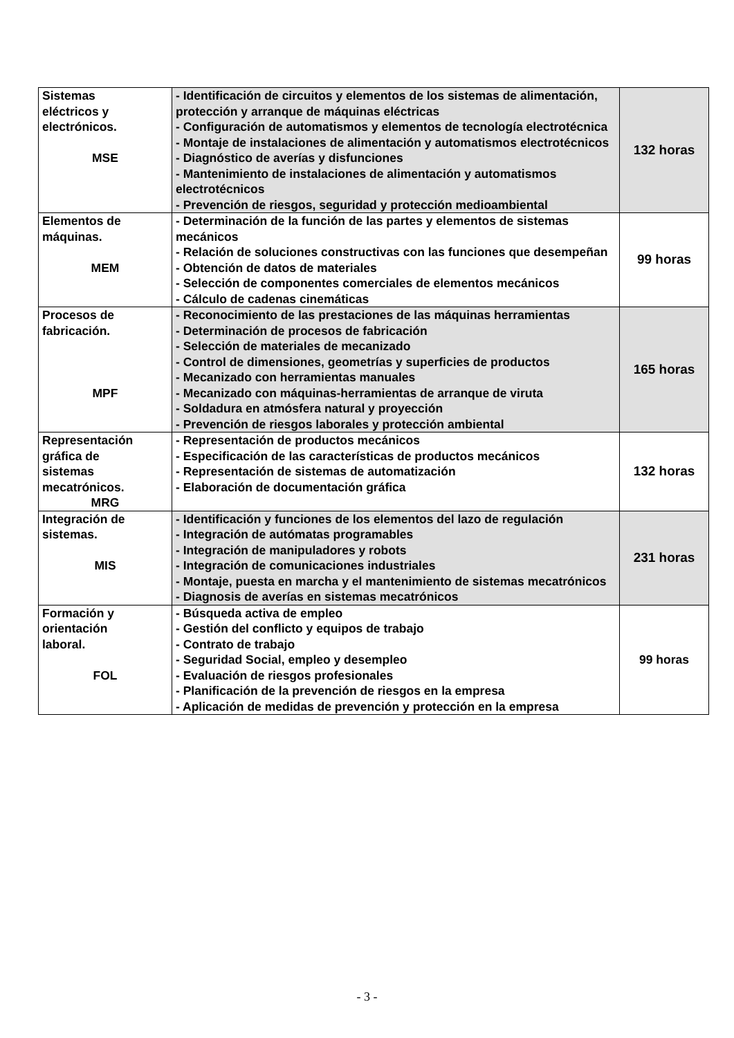| Sistemas eléctricos y electrónicos. MSE | - Identificación de circuitos y elementos de los sistemas de alimentación, protección y arranque de máquinas eléctricas - Configuración de automatismos y elementos de tecnología electrotécnica - Montaje de instalaciones de alimentación y automatismos electrotécnicos - Diagnóstico de averías y disfunciones - Mantenimiento de instalaciones de alimentación y automatismos electrotécnicos - Prevención de riesgos, seguridad y protección medioambiental | 132 horas |
| Elementos de máquinas. MEM | - Determinación de la función de las partes y elementos de sistemas mecánicos - Relación de soluciones constructivas con las funciones que desempeñan - Obtención de datos de materiales - Selección de componentes comerciales de elementos mecánicos - Cálculo de cadenas cinemáticas | 99 horas |
| Procesos de fabricación. MPF | - Reconocimiento de las prestaciones de las máquinas herramientas - Determinación de procesos de fabricación - Selección de materiales de mecanizado - Control de dimensiones, geometrías y superficies de productos - Mecanizado con herramientas manuales - Mecanizado con máquinas-herramientas de arranque de viruta - Soldadura en atmósfera natural y proyección - Prevención de riesgos laborales y protección ambiental | 165 horas |
| Representación gráfica de sistemas mecatrónicos. MRG | - Representación de productos mecánicos - Especificación de las características de productos mecánicos - Representación de sistemas de automatización - Elaboración de documentación gráfica | 132 horas |
| Integración de sistemas. MIS | - Identificación y funciones de los elementos del lazo de regulación - Integración de autómatas programables - Integración de manipuladores y robots - Integración de comunicaciones industriales - Montaje, puesta en marcha y el mantenimiento de sistemas mecatrónicos - Diagnosis de averías en sistemas mecatrónicos | 231 horas |
| Formación y orientación laboral. FOL | - Búsqueda activa de empleo - Gestión del conflicto y equipos de trabajo - Contrato de trabajo - Seguridad Social, empleo y desempleo - Evaluación de riesgos profesionales - Planificación de la prevención de riesgos en la empresa - Aplicación de medidas de prevención y protección en la empresa | 99 horas |
- 3 -